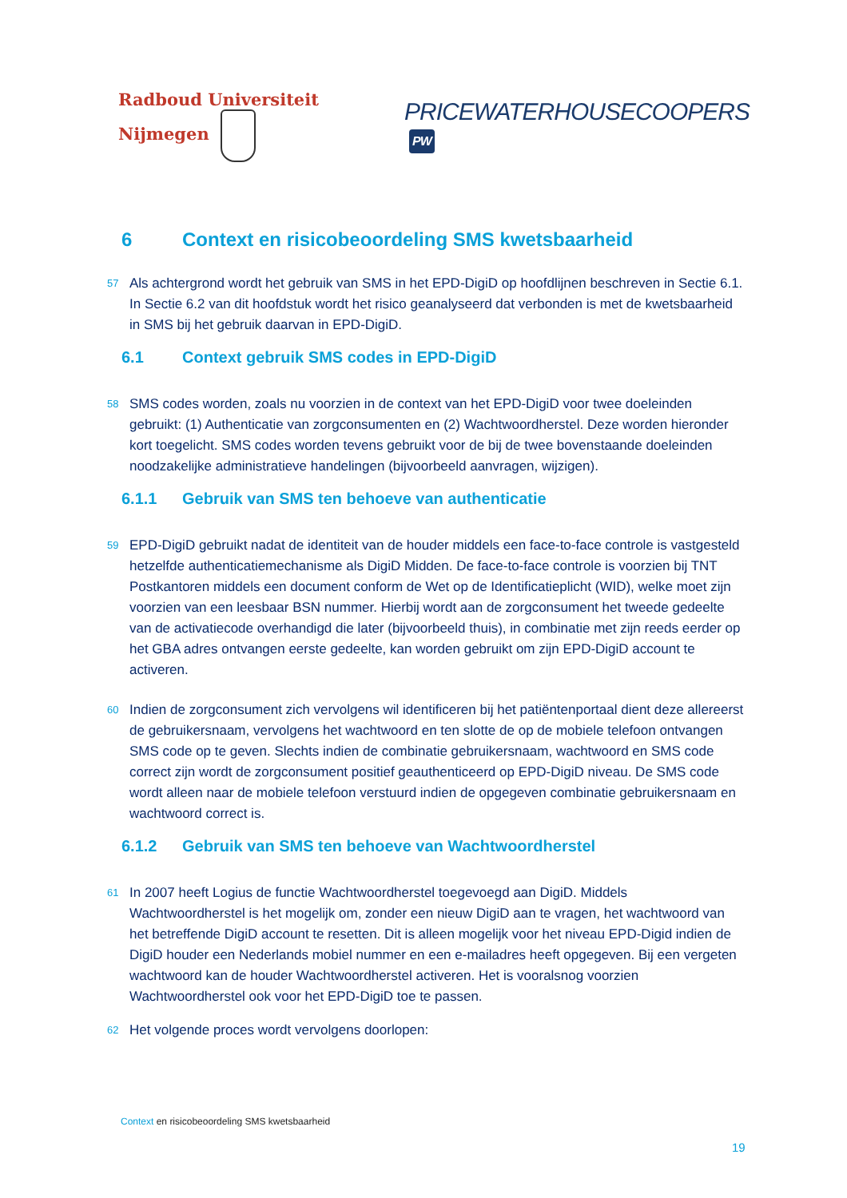Radboud Universiteit Nijmegen
PRICEWATERHOUSECOOPERS PW
6 Context en risicobeoordeling SMS kwetsbaarheid
57 Als achtergrond wordt het gebruik van SMS in het EPD-DigiD op hoofdlijnen beschreven in Sectie 6.1. In Sectie 6.2 van dit hoofdstuk wordt het risico geanalyseerd dat verbonden is met de kwetsbaarheid in SMS bij het gebruik daarvan in EPD-DigiD.
6.1 Context gebruik SMS codes in EPD-DigiD
58 SMS codes worden, zoals nu voorzien in de context van het EPD-DigiD voor twee doeleinden gebruikt: (1) Authenticatie van zorgconsumenten en (2) Wachtwoordherstel. Deze worden hieronder kort toegelicht. SMS codes worden tevens gebruikt voor de bij de twee bovenstaande doeleinden noodzakelijke administratieve handelingen (bijvoorbeeld aanvragen, wijzigen).
6.1.1 Gebruik van SMS ten behoeve van authenticatie
59 EPD-DigiD gebruikt nadat de identiteit van de houder middels een face-to-face controle is vastgesteld hetzelfde authenticatiemechanisme als DigiD Midden. De face-to-face controle is voorzien bij TNT Postkantoren middels een document conform de Wet op de Identificatieplicht (WID), welke moet zijn voorzien van een leesbaar BSN nummer. Hierbij wordt aan de zorgconsument het tweede gedeelte van de activatiecode overhandigd die later (bijvoorbeeld thuis), in combinatie met zijn reeds eerder op het GBA adres ontvangen eerste gedeelte, kan worden gebruikt om zijn EPD-DigiD account te activeren.
60 Indien de zorgconsument zich vervolgens wil identificeren bij het patiëntenportaal dient deze allereerst de gebruikersnaam, vervolgens het wachtwoord en ten slotte de op de mobiele telefoon ontvangen SMS code op te geven. Slechts indien de combinatie gebruikersnaam, wachtwoord en SMS code correct zijn wordt de zorgconsument positief geauthenticeerd op EPD-DigiD niveau. De SMS code wordt alleen naar de mobiele telefoon verstuurd indien de opgegeven combinatie gebruikersnaam en wachtwoord correct is.
6.1.2 Gebruik van SMS ten behoeve van Wachtwoordherstel
61 In 2007 heeft Logius de functie Wachtwoordherstel toegevoegd aan DigiD. Middels Wachtwoordherstel is het mogelijk om, zonder een nieuw DigiD aan te vragen, het wachtwoord van het betreffende DigiD account te resetten. Dit is alleen mogelijk voor het niveau EPD-Digid indien de DigiD houder een Nederlands mobiel nummer en een e-mailadres heeft opgegeven. Bij een vergeten wachtwoord kan de houder Wachtwoordherstel activeren. Het is vooralsnog voorzien Wachtwoordherstel ook voor het EPD-DigiD toe te passen.
62 Het volgende proces wordt vervolgens doorlopen:
Context en risicobeoordeling SMS kwetsbaarheid
19